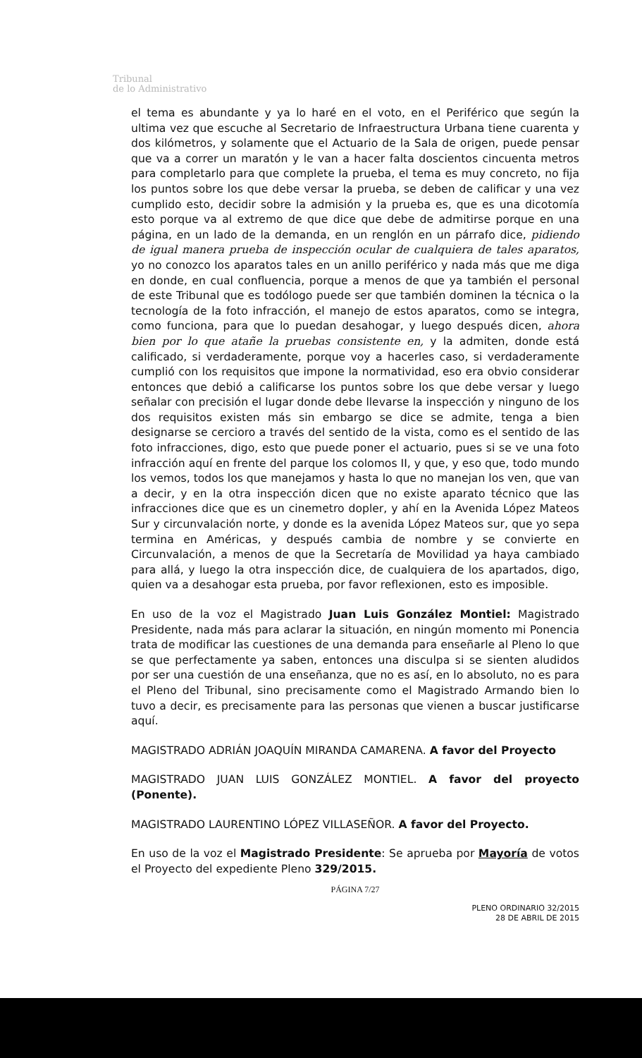Tribunal
de lo Administrativo
el tema es abundante y ya lo haré en el voto, en el Periférico que según la ultima vez que escuche al Secretario de Infraestructura Urbana tiene cuarenta y dos kilómetros, y solamente que el Actuario de la Sala de origen, puede pensar que va a correr un maratón y le van a hacer falta doscientos cincuenta metros para completarlo para que complete la prueba, el tema es muy concreto, no fija los puntos sobre los que debe versar la prueba, se deben de calificar y una vez cumplido esto, decidir sobre la admisión y la prueba es, que es una dicotomía esto porque va al extremo de que dice que debe de admitirse porque en una página, en un lado de la demanda, en un renglón en un párrafo dice, pidiendo de igual manera prueba de inspección ocular de cualquiera de tales aparatos, yo no conozco los aparatos tales en un anillo periférico y nada más que me diga en donde, en cual confluencia, porque a menos de que ya también el personal de este Tribunal que es todólogo puede ser que también dominen la técnica o la tecnología de la foto infracción, el manejo de estos aparatos, como se integra, como funciona, para que lo puedan desahogar, y luego después dicen, ahora bien por lo que atañe la pruebas consistente en, y la admiten, donde está calificado, si verdaderamente, porque voy a hacerles caso, si verdaderamente cumplió con los requisitos que impone la normatividad, eso era obvio considerar entonces que debió a calificarse los puntos sobre los que debe versar y luego señalar con precisión el lugar donde debe llevarse la inspección y ninguno de los dos requisitos existen más sin embargo se dice se admite, tenga a bien designarse se cercioro a través del sentido de la vista, como es el sentido de las foto infracciones, digo, esto que puede poner el actuario, pues si se ve una foto infracción aquí en frente del parque los colomos II, y que, y eso que, todo mundo los vemos, todos los que manejamos y hasta lo que no manejan los ven, que van a decir, y en la otra inspección dicen que no existe aparato técnico que las infracciones dice que es un cinemetro dopler, y ahí en la Avenida López Mateos Sur y circunvalación norte, y donde es la avenida López Mateos sur, que yo sepa termina en Américas, y después cambia de nombre y se convierte en Circunvalación, a menos de que la Secretaría de Movilidad ya haya cambiado para allá, y luego la otra inspección dice, de cualquiera de los apartados, digo, quien va a desahogar esta prueba, por favor reflexionen, esto es imposible.
En uso de la voz el Magistrado Juan Luis González Montiel: Magistrado Presidente, nada más para aclarar la situación, en ningún momento mi Ponencia trata de modificar las cuestiones de una demanda para enseñarle al Pleno lo que se que perfectamente ya saben, entonces una disculpa si se sienten aludidos por ser una cuestión de una enseñanza, que no es así, en lo absoluto, no es para el Pleno del Tribunal, sino precisamente como el Magistrado Armando bien lo tuvo a decir, es precisamente para las personas que vienen a buscar justificarse aquí.
MAGISTRADO ADRIÁN JOAQUÍN MIRANDA CAMARENA. A favor del Proyecto
MAGISTRADO JUAN LUIS GONZÁLEZ MONTIEL. A favor del proyecto (Ponente).
MAGISTRADO LAURENTINO LÓPEZ VILLASEÑOR. A favor del Proyecto.
En uso de la voz el Magistrado Presidente: Se aprueba por Mayoría de votos el Proyecto del expediente Pleno 329/2015.
PÁGINA 7/27
PLENO ORDINARIO 32/2015
28 DE ABRIL DE 2015